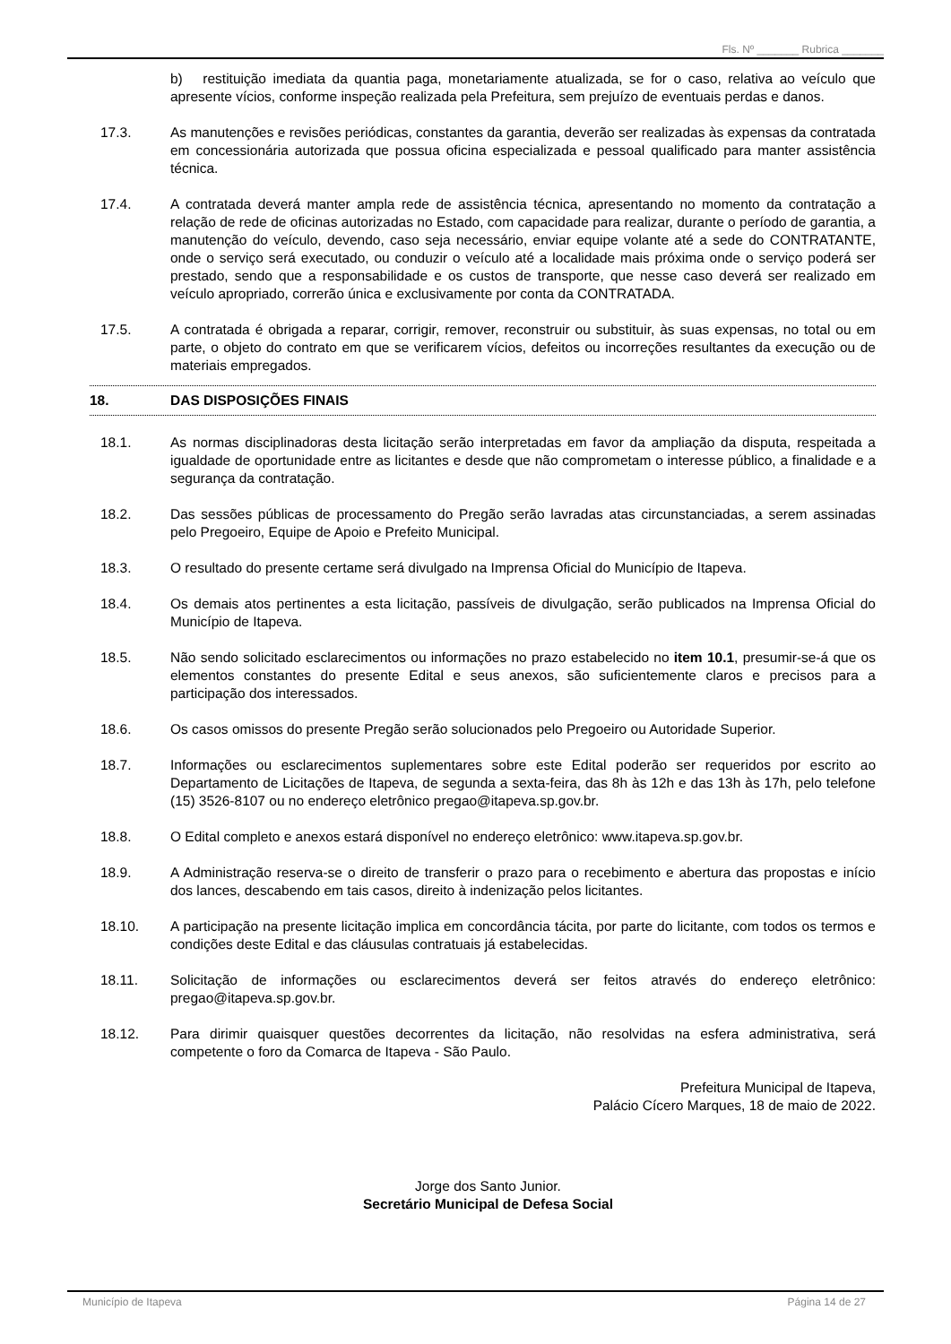Fls. Nº _______ Rubrica _______
b) restituição imediata da quantia paga, monetariamente atualizada, se for o caso, relativa ao veículo que apresente vícios, conforme inspeção realizada pela Prefeitura, sem prejuízo de eventuais perdas e danos.
17.3. As manutenções e revisões periódicas, constantes da garantia, deverão ser realizadas às expensas da contratada em concessionária autorizada que possua oficina especializada e pessoal qualificado para manter assistência técnica.
17.4. A contratada deverá manter ampla rede de assistência técnica, apresentando no momento da contratação a relação de rede de oficinas autorizadas no Estado, com capacidade para realizar, durante o período de garantia, a manutenção do veículo, devendo, caso seja necessário, enviar equipe volante até a sede do CONTRATANTE, onde o serviço será executado, ou conduzir o veículo até a localidade mais próxima onde o serviço poderá ser prestado, sendo que a responsabilidade e os custos de transporte, que nesse caso deverá ser realizado em veículo apropriado, correrão única e exclusivamente por conta da CONTRATADA.
17.5. A contratada é obrigada a reparar, corrigir, remover, reconstruir ou substituir, às suas expensas, no total ou em parte, o objeto do contrato em que se verificarem vícios, defeitos ou incorreções resultantes da execução ou de materiais empregados.
18. DAS DISPOSIÇÕES FINAIS
18.1. As normas disciplinadoras desta licitação serão interpretadas em favor da ampliação da disputa, respeitada a igualdade de oportunidade entre as licitantes e desde que não comprometam o interesse público, a finalidade e a segurança da contratação.
18.2. Das sessões públicas de processamento do Pregão serão lavradas atas circunstanciadas, a serem assinadas pelo Pregoeiro, Equipe de Apoio e Prefeito Municipal.
18.3. O resultado do presente certame será divulgado na Imprensa Oficial do Município de Itapeva.
18.4. Os demais atos pertinentes a esta licitação, passíveis de divulgação, serão publicados na Imprensa Oficial do Município de Itapeva.
18.5. Não sendo solicitado esclarecimentos ou informações no prazo estabelecido no item 10.1, presumir-se-á que os elementos constantes do presente Edital e seus anexos, são suficientemente claros e precisos para a participação dos interessados.
18.6. Os casos omissos do presente Pregão serão solucionados pelo Pregoeiro ou Autoridade Superior.
18.7. Informações ou esclarecimentos suplementares sobre este Edital poderão ser requeridos por escrito ao Departamento de Licitações de Itapeva, de segunda a sexta-feira, das 8h às 12h e das 13h às 17h, pelo telefone (15) 3526-8107 ou no endereço eletrônico pregao@itapeva.sp.gov.br.
18.8. O Edital completo e anexos estará disponível no endereço eletrônico: www.itapeva.sp.gov.br.
18.9. A Administração reserva-se o direito de transferir o prazo para o recebimento e abertura das propostas e início dos lances, descabendo em tais casos, direito à indenização pelos licitantes.
18.10. A participação na presente licitação implica em concordância tácita, por parte do licitante, com todos os termos e condições deste Edital e das cláusulas contratuais já estabelecidas.
18.11. Solicitação de informações ou esclarecimentos deverá ser feitos através do endereço eletrônico: pregao@itapeva.sp.gov.br.
18.12. Para dirimir quaisquer questões decorrentes da licitação, não resolvidas na esfera administrativa, será competente o foro da Comarca de Itapeva - São Paulo.
Prefeitura Municipal de Itapeva,
Palácio Cícero Marques, 18 de maio de 2022.
Jorge dos Santo Junior.
Secretário Municipal de Defesa Social
Município de Itapeva Página 14 de 27